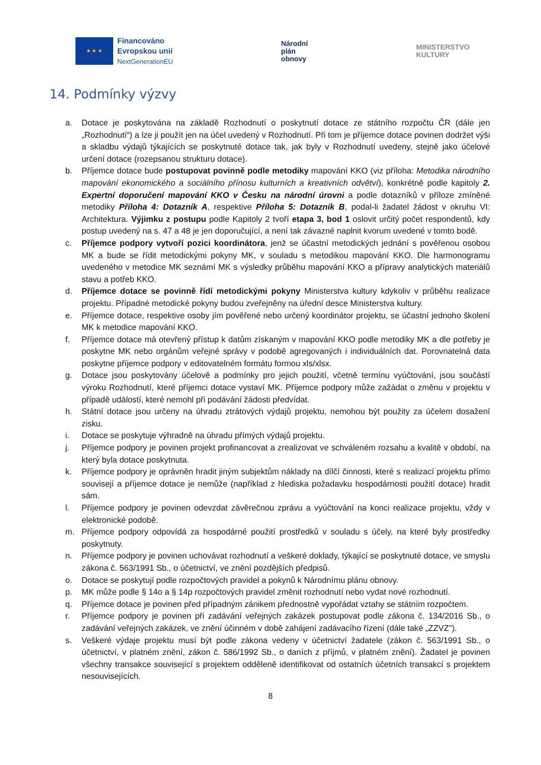★ ★ ★
Financováno
Evropskou unií
NextGenerationEU
Národní
plán
obnovy
MINISTERSTVO
KULTURY
14. Podmínky výzvy
a. Dotace je poskytována na základě Rozhodnutí o poskytnutí dotace ze státního rozpočtu ČR (dále jen „Rozhodnutí“) a lze ji použít jen na účel uvedený v Rozhodnutí. Při tom je příjemce dotace povinen dodržet výši a skladbu výdajů týkajících se poskytnuté dotace tak, jak byly v Rozhodnutí uvedeny, stejně jako účelové určení dotace (rozepsanou strukturu dotace).
b. Příjemce dotace bude postupovat povinně podle metodiky mapování KKO (viz příloha: Metodika národního mapování ekonomického a sociálního přínosu kulturních a kreativních odvětví), konkrétně podle kapitoly 2. Expertní doporučení mapování KKO v Česku na národní úrovni a podle dotazníků v příloze zmíněné metodiky Příloha 4: Dotazník A, respektive Příloha 5: Dotazník B, podal-li žadatel žádost v okruhu VI: Architektura. Výjimku z postupu podle Kapitoly 2 tvoří etapa 3, bod 1 oslovit určitý počet respondentů, kdy postup uvedený na s. 47 a 48 je jen doporučující, a není tak závazné naplnit kvorum uvedené v tomto bodě.
c. Příjemce podpory vytvoří pozici koordinátora, jenž se účastní metodických jednání s pověřenou osobou MK a bude se řídit metodickými pokyny MK, v souladu s metodikou mapování KKO. Dle harmonogramu uvedeného v metodice MK seznámí MK s výsledky průběhu mapování KKO a přípravy analytických materiálů stavu a potřeb KKO.
d. Příjemce dotace se povinně řídí metodickými pokyny Ministerstva kultury kdykoliv v průběhu realizace projektu. Případné metodické pokyny budou zveřejněny na úřední desce Ministerstva kultury.
e. Příjemce dotace, respektive osoby jím pověřené nebo určený koordinátor projektu, se účastní jednoho školení MK k metodice mapování KKO.
f. Příjemce dotace má otevřený přístup k datům získaným v mapování KKO podle metodiky MK a dle potřeby je poskytne MK nebo orgánům veřejné správy v podobě agregovaných i individuálních dat. Porovnatelná data poskytne příjemce podpory v editovatelném formátu formou xls/xlsx.
g. Dotace jsou poskytovány účelově a podmínky pro jejich použití, včetně termínu vyúčtování, jsou součástí výroku Rozhodnutí, které příjemci dotace vystaví MK. Příjemce podpory může zažádat o změnu v projektu v případě událostí, které nemohl při podávání žádosti předvídat.
h. Státní dotace jsou určeny na úhradu ztrátových výdajů projektu, nemohou být použity za účelem dosažení zisku.
i. Dotace se poskytuje výhradně na úhradu přímých výdajů projektu.
j. Příjemce podpory je povinen projekt profinancovat a zrealizovat ve schváleném rozsahu a kvalitě v období, na který byla dotace poskytnuta.
k. Příjemce podpory je oprávněn hradit jiným subjektům náklady na dílčí činnosti, které s realizací projektu přímo souvisejí a příjemce dotace je nemůže (například z hlediska požadavku hospodárnosti použití dotace) hradit sám.
l. Příjemce podpory je povinen odevzdat závěrečnou zprávu a vyúčtování na konci realizace projektu, vždy v elektronické podobě.
m. Příjemce podpory odpovídá za hospodárné použití prostředků v souladu s účely, na které byly prostředky poskytnuty.
n. Příjemce podpory je povinen uchovávat rozhodnutí a veškeré doklady, týkající se poskytnuté dotace, ve smyslu zákona č. 563/1991 Sb., o účetnictví, ve znění pozdějších předpisů.
o. Dotace se poskytují podle rozpočtových pravidel a pokynů k Národnímu plánu obnovy.
p. MK může podle § 14o a § 14p rozpočtových pravidel změnit rozhodnutí nebo vydat nové rozhodnutí.
q. Příjemce dotace je povinen před případným zánikem přednostně vypořádat vztahy se státním rozpočtem.
r. Příjemce podpory je povinen při zadávání veřejných zakázek postupovat podle zákona č. 134/2016 Sb., o zadávání veřejných zakázek, ve znění účinném v době zahájení zadávacího řízení (dále také „ZZVZ").
s. Veškeré výdaje projektu musí být podle zákona vedeny v účetnictví žadatele (zákon č. 563/1991 Sb., o účetnictví, v platném znění, zákon č. 586/1992 Sb., o daních z příjmů, v platném znění). Žadatel je povinen všechny transakce související s projektem odděleně identifikovat od ostatních účetních transakcí s projektem nesouvisejících.
8